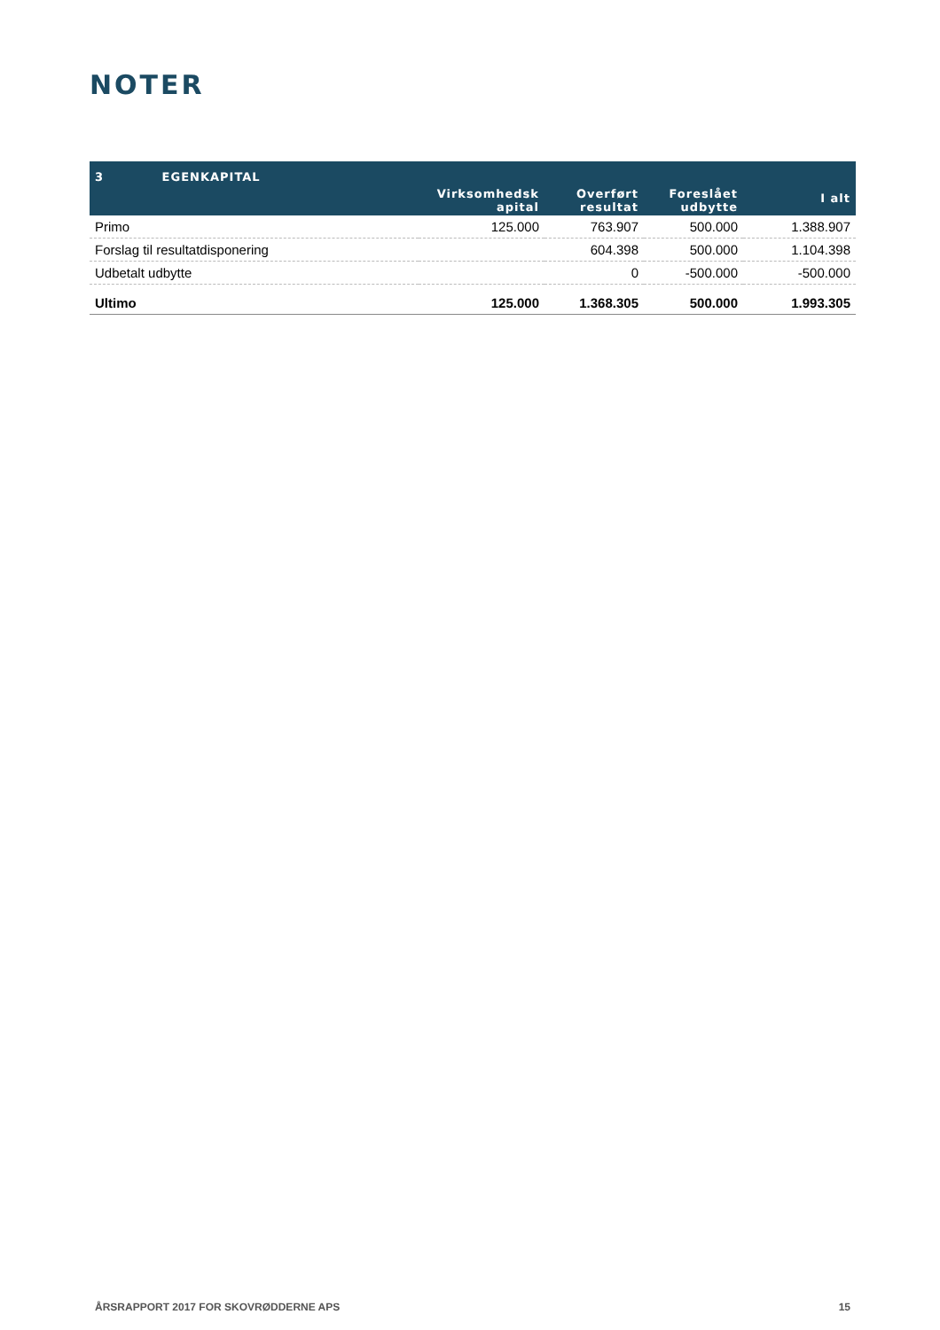NOTER
| 3 EGENKAPITAL | | | | |
| --- | --- | --- | --- | --- |
| | Virksomhedsk apital | Overført resultat | Foreslået udbytte | I alt |
| Primo | 125.000 | 763.907 | 500.000 | 1.388.907 |
| Forslag til resultatdisponering | | 604.398 | 500.000 | 1.104.398 |
| Udbetalt udbytte | | 0 | -500.000 | -500.000 |
| Ultimo | 125.000 | 1.368.305 | 500.000 | 1.993.305 |
ÅRSRAPPORT 2017 FOR SKOVRØDDERNE APS 15